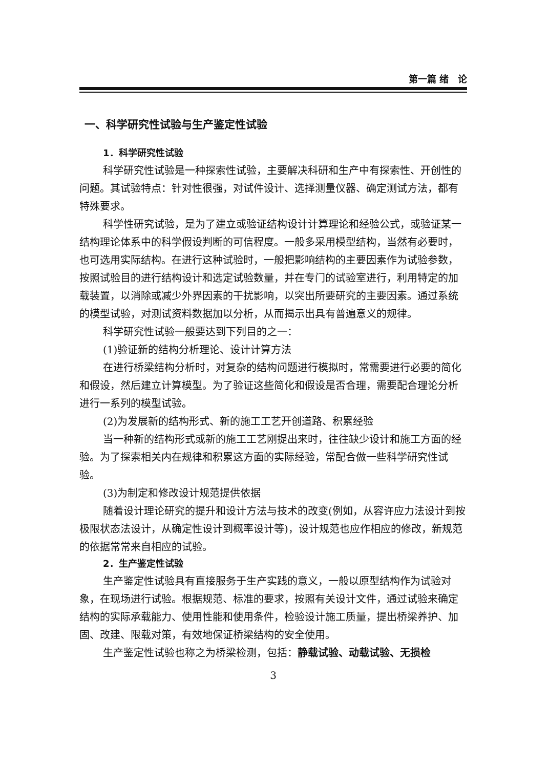第一篇 绪　论
一、科学研究性试验与生产鉴定性试验
1．科学研究性试验
科学研究性试验是一种探索性试验，主要解决科研和生产中有探索性、开创性的问题。其试验特点：针对性很强，对试件设计、选择测量仪器、确定测试方法，都有特殊要求。
科学性研究试验，是为了建立或验证结构设计计算理论和经验公式，或验证某一结构理论体系中的科学假设判断的可信程度。一般多采用模型结构，当然有必要时，也可选用实际结构。在进行这种试验时，一般把影响结构的主要因素作为试验参数，按照试验目的进行结构设计和选定试验数量，并在专门的试验室进行，利用特定的加载装置，以消除或减少外界因素的干扰影响，以突出所要研究的主要因素。通过系统的模型试验，对测试资料数据加以分析，从而揭示出具有普遍意义的规律。
科学研究性试验一般要达到下列目的之一：
(1)验证新的结构分析理论、设计计算方法
在进行桥梁结构分析时，对复杂的结构问题进行模拟时，常需要进行必要的简化和假设，然后建立计算模型。为了验证这些简化和假设是否合理，需要配合理论分析进行一系列的模型试验。
(2)为发展新的结构形式、新的施工工艺开创道路、积累经验
当一种新的结构形式或新的施工工艺刚提出来时，往往缺少设计和施工方面的经验。为了探索相关内在规律和积累这方面的实际经验，常配合做一些科学研究性试验。
(3)为制定和修改设计规范提供依据
随着设计理论研究的提升和设计方法与技术的改变(例如，从容许应力法设计到按极限状态法设计，从确定性设计到概率设计等)，设计规范也应作相应的修改，新规范的依据常常来自相应的试验。
2．生产鉴定性试验
生产鉴定性试验具有直接服务于生产实践的意义，一般以原型结构作为试验对象，在现场进行试验。根据规范、标准的要求，按照有关设计文件，通过试验来确定结构的实际承载能力、使用性能和使用条件，检验设计施工质量，提出桥梁养护、加固、改建、限载对策，有效地保证桥梁结构的安全使用。
生产鉴定性试验也称之为桥梁检测，包括：静载试验、动载试验、无损检
3